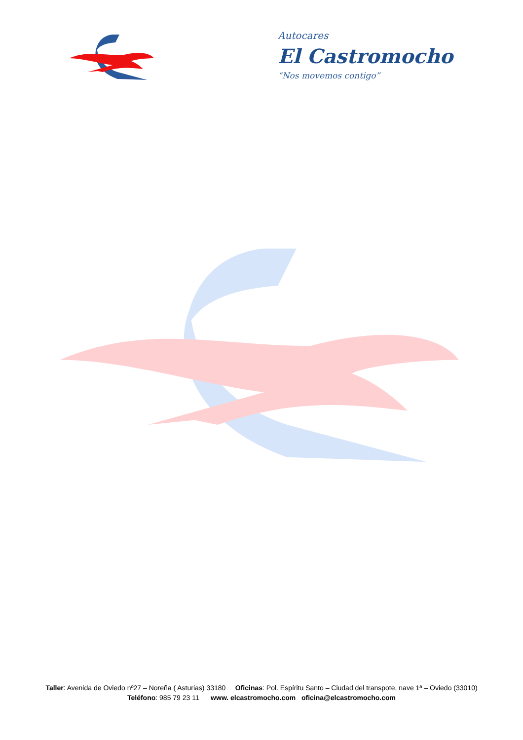Autocares
El Castromocho
“Nos movemos contigo”
Taller: Avenida de Oviedo nº27 – Noreña ( Asturias) 33180 Oficinas: Pol. Espíritu Santo – Ciudad del transpote, nave 1ª – Oviedo (33010)
Teléfono: 985 79 23 11 www. elcastromocho.com oficina@elcastromocho.com